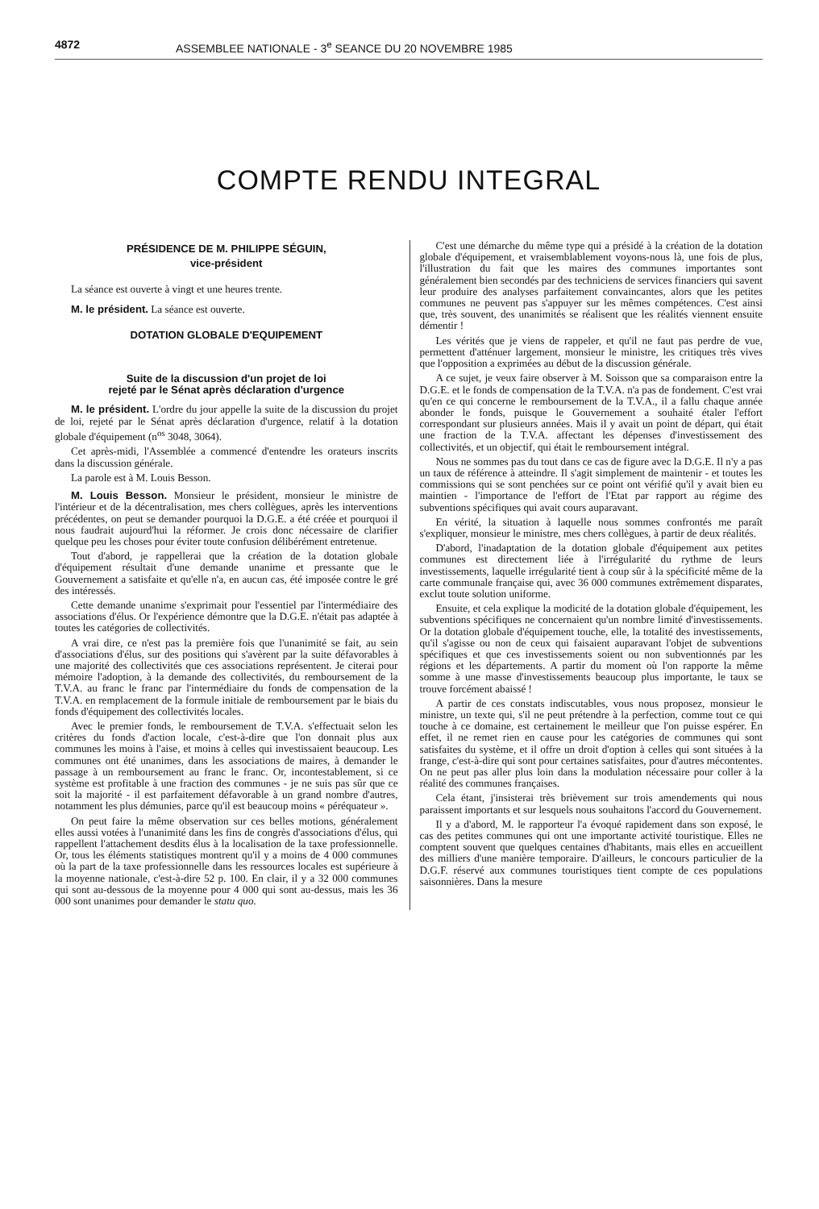4872 ASSEMBLEE NATIONALE - 3<sup>e</sup> SEANCE DU 20 NOVEMBRE 1985
COMPTE RENDU INTEGRAL
PRÉSIDENCE DE M. PHILIPPE SÉGUIN,
vice-président
La séance est ouverte à vingt et une heures trente.
M. le président. La séance est ouverte.
DOTATION GLOBALE D'EQUIPEMENT
Suite de la discussion d'un projet de loi
rejeté par le Sénat après déclaration d'urgence
M. le président. L'ordre du jour appelle la suite de la discussion du projet de loi, rejeté par le Sénat après déclaration d'urgence, relatif à la dotation globale d'équipement (n<sup>os</sup> 3048, 3064).
Cet après-midi, l'Assemblée a commencé d'entendre les orateurs inscrits dans la discussion générale.
La parole est à M. Louis Besson.
M. Louis Besson. Monsieur le président, monsieur le ministre de l'intérieur et de la décentralisation, mes chers collègues, après les interventions précédentes, on peut se demander pourquoi la D.G.E. a été créée et pourquoi il nous faudrait aujourd'hui la réformer. Je crois donc nécessaire de clarifier quelque peu les choses pour éviter toute confusion délibérément entretenue.
Tout d'abord, je rappellerai que la création de la dotation globale d'équipement résultait d'une demande unanime et pressante que le Gouvernement a satisfaite et qu'elle n'a, en aucun cas, été imposée contre le gré des intéressés.
Cette demande unanime s'exprimait pour l'essentiel par l'intermédiaire des associations d'élus. Or l'expérience démontre que la D.G.E. n'était pas adaptée à toutes les catégories de collectivités.
A vrai dire, ce n'est pas la première fois que l'unanimité se fait, au sein d'associations d'élus, sur des positions qui s'avèrent par la suite défavorables à une majorité des collectivités que ces associations représentent. Je citerai pour mémoire l'adoption, à la demande des collectivités, du remboursement de la T.V.A. au franc le franc par l'intermédiaire du fonds de compensation de la T.V.A. en remplacement de la formule initiale de remboursement par le biais du fonds d'équipement des collectivités locales.
Avec le premier fonds, le remboursement de T.V.A. s'effectuait selon les critères du fonds d'action locale, c'est-à-dire que l'on donnait plus aux communes les moins à l'aise, et moins à celles qui investissaient beaucoup. Les communes ont été unanimes, dans les associations de maires, à demander le passage à un remboursement au franc le franc. Or, incontestablement, si ce système est profitable à une fraction des communes - je ne suis pas sûr que ce soit la majorité - il est parfaitement défavorable à un grand nombre d'autres, notamment les plus démunies, parce qu'il est beaucoup moins « péréquateur ».
On peut faire la même observation sur ces belles motions, généralement elles aussi votées à l'unanimité dans les fins de congrès d'associations d'élus, qui rappellent l'attachement desdits élus à la localisation de la taxe professionnelle. Or, tous les éléments statistiques montrent qu'il y a moins de 4 000 communes où la part de la taxe professionnelle dans les ressources locales est supérieure à la moyenne nationale, c'est-à-dire 52 p. 100. En clair, il y a 32 000 communes qui sont au-dessous de la moyenne pour 4 000 qui sont au-dessus, mais les 36 000 sont unanimes pour demander le statu quo.
C'est une démarche du même type qui a présidé à la création de la dotation globale d'équipement, et vraisemblablement voyons-nous là, une fois de plus, l'illustration du fait que les maires des communes importantes sont généralement bien secondés par des techniciens de services financiers qui savent leur produire des analyses parfaitement convaincantes, alors que les petites communes ne peuvent pas s'appuyer sur les mêmes compétences. C'est ainsi que, très souvent, des unanimités se réalisent que les réalités viennent ensuite démentir !
Les vérités que je viens de rappeler, et qu'il ne faut pas perdre de vue, permettent d'atténuer largement, monsieur le ministre, les critiques très vives que l'opposition a exprimées au début de la discussion générale.
A ce sujet, je veux faire observer à M. Soisson que sa comparaison entre la D.G.E. et le fonds de compensation de la T.V.A. n'a pas de fondement. C'est vrai qu'en ce qui concerne le remboursement de la T.V.A., il a fallu chaque année abonder le fonds, puisque le Gouvernement a souhaité étaler l'effort correspondant sur plusieurs années. Mais il y avait un point de départ, qui était une fraction de la T.V.A. affectant les dépenses d'investissement des collectivités, et un objectif, qui était le remboursement intégral.
Nous ne sommes pas du tout dans ce cas de figure avec la D.G.E. Il n'y a pas un taux de référence à atteindre. Il s'agit simplement de maintenir - et toutes les commissions qui se sont penchées sur ce point ont vérifié qu'il y avait bien eu maintien - l'importance de l'effort de l'Etat par rapport au régime des subventions spécifiques qui avait cours auparavant.
En vérité, la situation à laquelle nous sommes confrontés me paraît s'expliquer, monsieur le ministre, mes chers collègues, à partir de deux réalités.
D'abord, l'inadaptation de la dotation globale d'équipement aux petites communes est directement liée à l'irrégularité du rythme de leurs investissements, laquelle irrégularité tient à coup sûr à la spécificité même de la carte communale française qui, avec 36 000 communes extrêmement disparates, exclut toute solution uniforme.
Ensuite, et cela explique la modicité de la dotation globale d'équipement, les subventions spécifiques ne concernaient qu'un nombre limité d'investissements. Or la dotation globale d'équipement touche, elle, la totalité des investissements, qu'il s'agisse ou non de ceux qui faisaient auparavant l'objet de subventions spécifiques et que ces investissements soient ou non subventionnés par les régions et les départements. A partir du moment où l'on rapporte la même somme à une masse d'investissements beaucoup plus importante, le taux se trouve forcément abaissé !
A partir de ces constats indiscutables, vous nous proposez, monsieur le ministre, un texte qui, s'il ne peut prétendre à la perfection, comme tout ce qui touche à ce domaine, est certainement le meilleur que l'on puisse espérer. En effet, il ne remet rien en cause pour les catégories de communes qui sont satisfaites du système, et il offre un droit d'option à celles qui sont situées à la frange, c'est-à-dire qui sont pour certaines satisfaites, pour d'autres mécontentes. On ne peut pas aller plus loin dans la modulation nécessaire pour coller à la réalité des communes françaises.
Cela étant, j'insisterai très brièvement sur trois amendements qui nous paraissent importants et sur lesquels nous souhaitons l'accord du Gouvernement.
Il y a d'abord, M. le rapporteur l'a évoqué rapidement dans son exposé, le cas des petites communes qui ont une importante activité touristique. Elles ne comptent souvent que quelques centaines d'habitants, mais elles en accueillent des milliers d'une manière temporaire. D'ailleurs, le concours particulier de la D.G.F. réservé aux communes touristiques tient compte de ces populations saisonnières. Dans la mesure